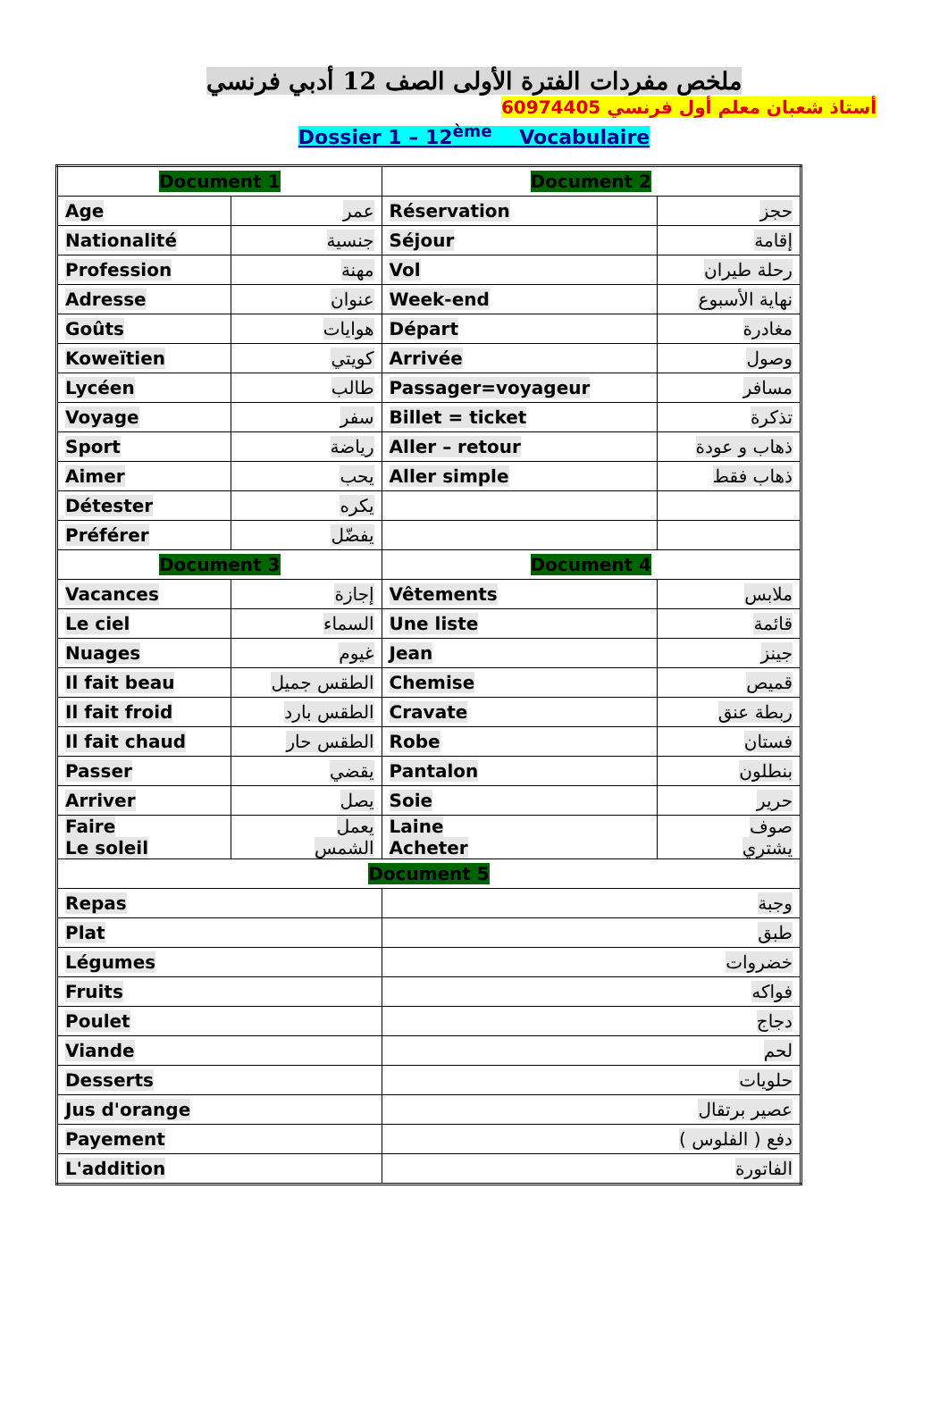ملخص مفردات الفترة الأولى الصف 12 أدبي فرنسي
أستاذ شعبان معلم أول فرنسي 60974405
Dossier 1 – 12<sup>ème</sup> Vocabulaire
| Document 1 | | Document 2 | |
| Age | عمر | Réservation | حجز |
| Nationalité | جنسية | Séjour | إقامة |
| Profession | مهنة | Vol | رحلة طيران |
| Adresse | عنوان | Week-end | نهاية الأسبوع |
| Goûts | هوايات | Départ | مغادرة |
| Koweïtien | كويتي | Arrivée | وصول |
| Lycéen | طالب | Passager=voyageur | مسافر |
| Voyage | سفر | Billet = ticket | تذكرة |
| Sport | رياضة | Aller – retour | ذهاب و عودة |
| Aimer | يحب | Aller simple | ذهاب فقط |
| Détester | يكره | | |
| Préférer | يفضّل | | |
| Document 3 | | Document 4 | |
| Vacances | إجازة | Vêtements | ملابس |
| Le ciel | السماء | Une liste | قائمة |
| Nuages | غيوم | Jean | جينز |
| Il fait beau | الطقس جميل | Chemise | قميص |
| Il fait froid | الطقس بارد | Cravate | ربطة عنق |
| Il fait chaud | الطقس حار | Robe | فستان |
| Passer | يقضي | Pantalon | بنطلون |
| Arriver | يصل | Soie | حرير |
| Faire Le soleil | يعمل الشمس | Laine Acheter | صوف يشتري |
| Document 5 | | | |
| Repas | | وجبة | |
| Plat | | طبق | |
| Légumes | | خضروات | |
| Fruits | | فواكه | |
| Poulet | | دجاج | |
| Viande | | لحم | |
| Desserts | | حلويات | |
| Jus d'orange | | عصير برتقال | |
| Payement | | دفع ( الفلوس ) | |
| L'addition | | الفاتورة | |